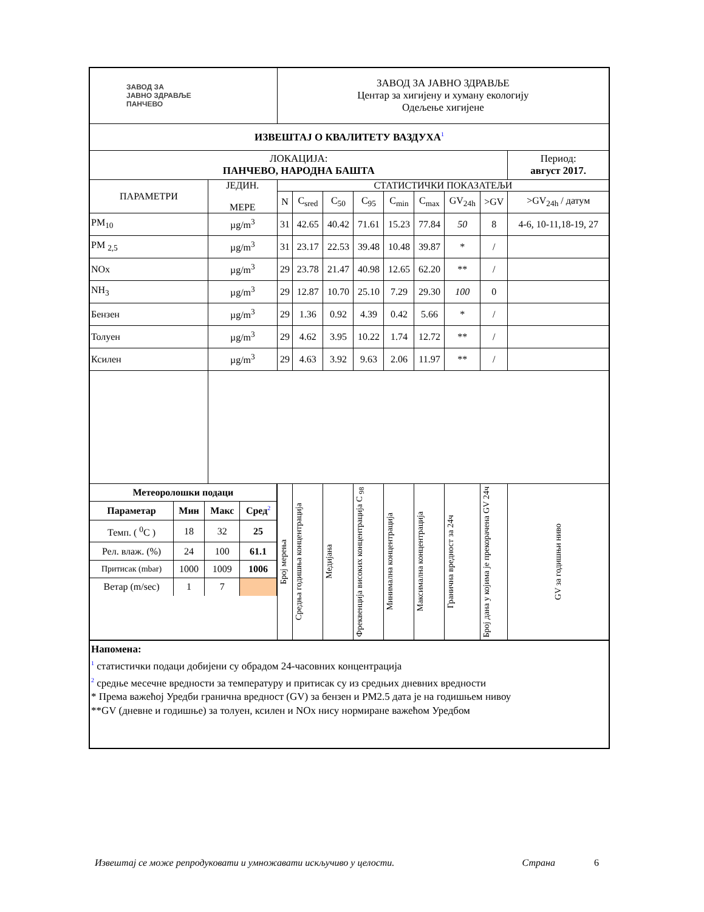| ЗАВОД ЗА ЈАВНО ЗДРАВЉЕ ПАНЧЕВО | | ЗАВОД ЗА ЈАВНО ЗДРАВЉЕ Центар за хигијену и хуману екологију Одељење хигијене | | | | | | | | |
| ИЗВЕШТАЈ О КВАЛИТЕТУ ВАЗДУХА<sup>1</sup> | | | | | | | | | | |
| ЛОКАЦИЈА: ПАНЧЕВО, НАРОДНА БАШТА | | | | | | | | | | Период: август 2017. |
| ПАРАМЕТРИ | ЈЕДИН. МЕРЕ | СТАТИСТИЧКИ ПОКАЗАТЕЉИ | | | | | | | | |
| | | N | C<sub>sred</sub> | C<sub>50</sub> | C<sub>95</sub> | C<sub>min</sub> | C<sub>max</sub> | GV<sub>24h</sub> | >GV | >GV<sub>24h</sub> / датум |
| PM<sub>10</sub> | µg/m<sup>3</sup> | 31 | 42.65 | 40.42 | 71.61 | 15.23 | 77.84 | 50 | 8 | 4-6, 10-11,18-19, 27 |
| PM <sub>2,5</sub> | µg/m<sup>3</sup> | 31 | 23.17 | 22.53 | 39.48 | 10.48 | 39.87 | * | / | |
| NOx | µg/m<sup>3</sup> | 29 | 23.78 | 21.47 | 40.98 | 12.65 | 62.20 | ** | / | |
| NH<sub>3</sub> | µg/m<sup>3</sup> | 29 | 12.87 | 10.70 | 25.10 | 7.29 | 29.30 | 100 | 0 | |
| Бензен | µg/m<sup>3</sup> | 29 | 1.36 | 0.92 | 4.39 | 0.42 | 5.66 | * | / | |
| Толуен | µg/m<sup>3</sup> | 29 | 4.62 | 3.95 | 10.22 | 1.74 | 12.72 | ** | / | |
| Ксилен | µg/m<sup>3</sup> | 29 | 4.63 | 3.92 | 9.63 | 2.06 | 11.97 | ** | / | |
| / Метеоролошки подаци / / / / / --- / --- / --- / --- / / Параметар / Мин / Макс / Сред<sup>2</sup> / / Темп. ( <sup>0</sup>C ) / 18 / 32 / 25 / / Рел. влаж. (%) / 24 / 100 / 61.1 / / Притисак (mbar) / 1000 / 1009 / 1006 / / Ветар (m/sec) / 1 / 7 / / | | Број мерења | Средња годишња концентрација | Медијана | Фреквенција високих концентрација C <sub>98</sub> | Минимална концентрација | Максимална концентрација | Гранична вредност за 24ч | Број дана у којима је прекорачена GV 24ч | GV за годишњи ниво |
Напомена:
<sup>1</sup> статистички подаци добијени су обрадом 24-часовних концентрација
<sup>2</sup> средње месечне вредности за температуру и притисак су из средњих дневних вредности
* Према важећој Уредби гранична вредност (GV) за бензен и PM2.5 дата је на годишњем нивоу
**GV (дневне и годишње) за толуен, ксилен и NOx нису нормиране важећом Уредбом
Извештај се може репродуковати и умножавати искључиво у целости. Страна 6